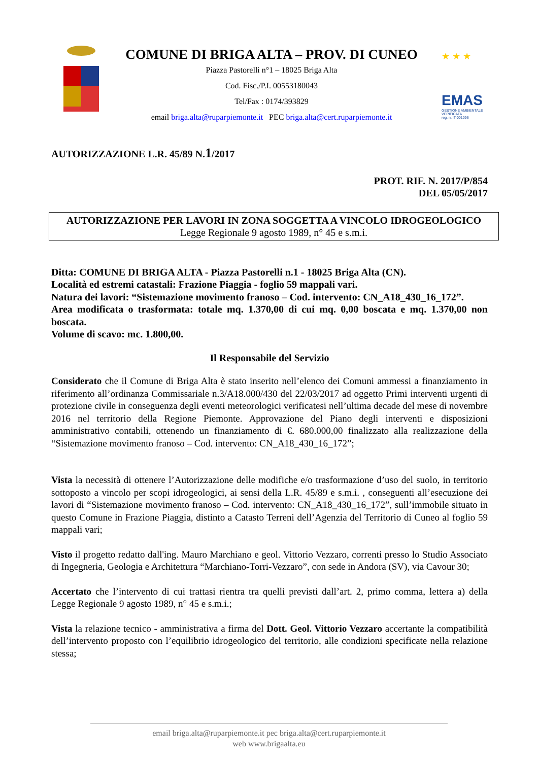COMUNE DI BRIGA ALTA – PROV. DI CUNEO
Piazza Pastorelli n°1 – 18025 Briga Alta
Cod. Fisc./P.I. 00553180043
Tel/Fax : 0174/393829
email briga.alta@ruparpiemonte.it PEC briga.alta@cert.ruparpiemonte.it
★ ★ ★
EMAS
GESTIONE AMBIENTALE VERIFICATA
reg. n. IT-001096
AUTORIZZAZIONE L.R. 45/89 N.1/2017
PROT. RIF. N. 2017/P/854
DEL 05/05/2017
AUTORIZZAZIONE PER LAVORI IN ZONA SOGGETTA A VINCOLO IDROGEOLOGICO
Legge Regionale 9 agosto 1989, n° 45 e s.m.i.
Ditta: COMUNE DI BRIGA ALTA - Piazza Pastorelli n.1 - 18025 Briga Alta (CN).
Località ed estremi catastali: Frazione Piaggia - foglio 59 mappali vari.
Natura dei lavori: “Sistemazione movimento franoso – Cod. intervento: CN_A18_430_16_172”.
Area modificata o trasformata: totale mq. 1.370,00 di cui mq. 0,00 boscata e mq. 1.370,00 non boscata.
Volume di scavo: mc. 1.800,00.
Il Responsabile del Servizio
Considerato che il Comune di Briga Alta è stato inserito nell’elenco dei Comuni ammessi a finanziamento in riferimento all’ordinanza Commissariale n.3/A18.000/430 del 22/03/2017 ad oggetto Primi interventi urgenti di protezione civile in conseguenza degli eventi meteorologici verificatesi nell’ultima decade del mese di novembre 2016 nel territorio della Regione Piemonte. Approvazione del Piano degli interventi e disposizioni amministrativo contabili, ottenendo un finanziamento di €. 680.000,00 finalizzato alla realizzazione della “Sistemazione movimento franoso – Cod. intervento: CN_A18_430_16_172”;
Vista la necessità di ottenere l’Autorizzazione delle modifiche e/o trasformazione d’uso del suolo, in territorio sottoposto a vincolo per scopi idrogeologici, ai sensi della L.R. 45/89 e s.m.i. , conseguenti all’esecuzione dei lavori di “Sistemazione movimento franoso – Cod. intervento: CN_A18_430_16_172”, sull’immobile situato in questo Comune in Frazione Piaggia, distinto a Catasto Terreni dell’Agenzia del Territorio di Cuneo al foglio 59 mappali vari;
Visto il progetto redatto dall'ing. Mauro Marchiano e geol. Vittorio Vezzaro, correnti presso lo Studio Associato di Ingegneria, Geologia e Architettura “Marchiano-Torri-Vezzaro”, con sede in Andora (SV), via Cavour 30;
Accertato che l’intervento di cui trattasi rientra tra quelli previsti dall’art. 2, primo comma, lettera a) della Legge Regionale 9 agosto 1989, n° 45 e s.m.i.;
Vista la relazione tecnico - amministrativa a firma del Dott. Geol. Vittorio Vezzaro accertante la compatibilità dell’intervento proposto con l’equilibrio idrogeologico del territorio, alle condizioni specificate nella relazione stessa;
email briga.alta@ruparpiemonte.it pec briga.alta@cert.ruparpiemonte.it
web www.brigaalta.eu